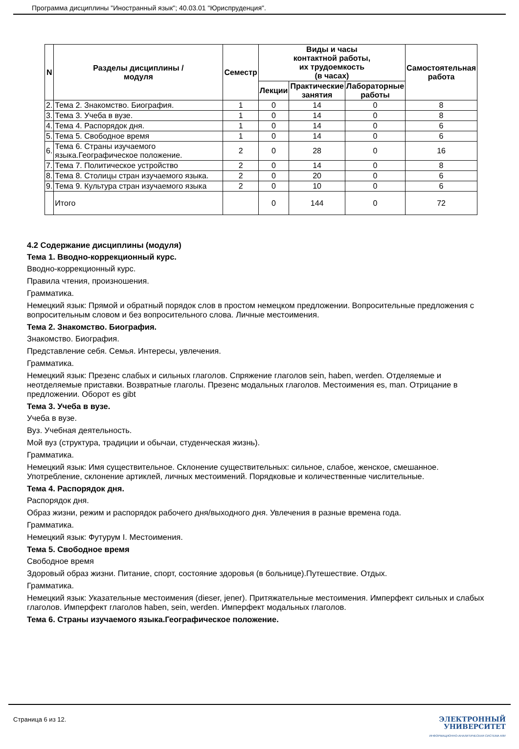Программа дисциплины "Иностранный язык"; 40.03.01 "Юриспруденция".
| N | Разделы дисциплины / модуля | Семестр | Виды и часы контактной работы, их трудоемкость (в часах) | | | Самостоятельная работа |
| --- | --- | --- | --- | --- | --- | --- |
| | | | Лекции | Практические занятия | Лабораторные работы | |
| 2. | Тема 2. Знакомство. Биография. | 1 | 0 | 14 | 0 | 8 |
| 3. | Тема 3. Учеба в вузе. | 1 | 0 | 14 | 0 | 8 |
| 4. | Тема 4. Распорядок дня. | 1 | 0 | 14 | 0 | 6 |
| 5. | Тема 5. Свободное время | 1 | 0 | 14 | 0 | 6 |
| 6. | Тема 6. Страны изучаемого языка.Географическое положение. | 2 | 0 | 28 | 0 | 16 |
| 7. | Тема 7. Политическое устройство | 2 | 0 | 14 | 0 | 8 |
| 8. | Тема 8. Столицы стран изучаемого языка. | 2 | 0 | 20 | 0 | 6 |
| 9. | Тема 9. Культура стран изучаемого языка | 2 | 0 | 10 | 0 | 6 |
| | Итого | | 0 | 144 | 0 | 72 |
4.2 Содержание дисциплины (модуля)
Тема 1. Вводно-коррекционный курс.
Вводно-коррекционный курс.
Правила чтения, произношения.
Грамматика.
Немецкий язык: Прямой и обратный порядок слов в простом немецком предложении. Вопросительные предложения с вопросительным словом и без вопросительного слова. Личные местоимения.
Тема 2. Знакомство. Биография.
Знакомство. Биография.
Представление себя. Семья. Интересы, увлечения.
Грамматика.
Немецкий язык: Презенс слабых и сильных глаголов. Спряжение глаголов sein, haben, werden. Отделяемые и неотделяемые приставки. Возвратные глаголы. Презенс модальных глаголов. Местоимения es, man. Отрицание в предложении. Оборот es gibt
Тема 3. Учеба в вузе.
Учеба в вузе.
Вуз. Учебная деятельность.
Мой вуз (структура, традиции и обычаи, студенческая жизнь).
Грамматика.
Немецкий язык: Имя существительное. Склонение существительных: сильное, слабое, женское, смешанное. Употребление, склонение артиклей, личных местоимений. Порядковые и количественные числительные.
Тема 4. Распорядок дня.
Распорядок дня.
Образ жизни, режим и распорядок рабочего дня/выходного дня. Увлечения в разные времена года.
Грамматика.
Немецкий язык: Футурум I. Местоимения.
Тема 5. Свободное время
Свободное время
Здоровый образ жизни. Питание, спорт, состояние здоровья (в больнице).Путешествие. Отдых.
Грамматика.
Немецкий язык: Указательные местоимения (dieser, jener). Притяжательные местоимения. Имперфект сильных и слабых глаголов. Имперфект глаголов haben, sein, werden. Имперфект модальных глаголов.
Тема 6. Страны изучаемого языка.Географическое положение.
Страница 6 из 12.
ЭЛЕКТРОННЫЙ
УНИВЕРСИТЕТ
ИНФОРМАЦИОННО-АНАЛИТИЧЕСКАЯ СИСТЕМА КФУ